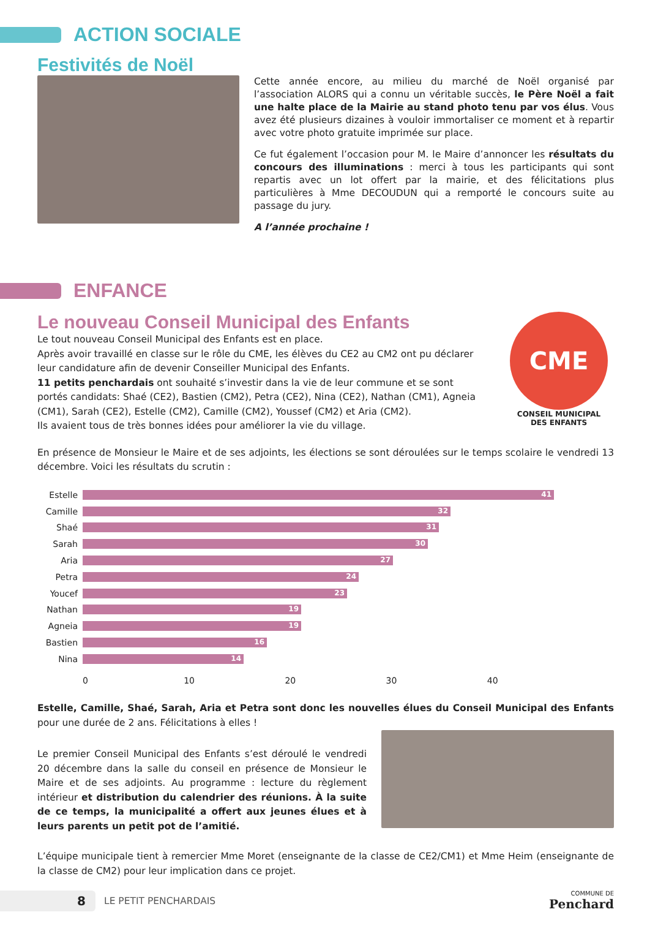ACTION SOCIALE
Festivités de Noël
Cette année encore, au milieu du marché de Noël organisé par l’association ALORS qui a connu un véritable succès, le Père Noël a fait une halte place de la Mairie au stand photo tenu par vos élus. Vous avez été plusieurs dizaines à vouloir immortaliser ce moment et à repartir avec votre photo gratuite imprimée sur place.
Ce fut également l’occasion pour M. le Maire d’annoncer les résultats du concours des illuminations : merci à tous les participants qui sont repartis avec un lot offert par la mairie, et des félicitations plus particulières à Mme DECOUDUN qui a remporté le concours suite au passage du jury.
A l’année prochaine !
ENFANCE
Le nouveau Conseil Municipal des Enfants
Le tout nouveau Conseil Municipal des Enfants est en place.
Après avoir travaillé en classe sur le rôle du CME, les élèves du CE2 au CM2 ont pu déclarer leur candidature afin de devenir Conseiller Municipal des Enfants.
11 petits penchardais ont souhaité s’investir dans la vie de leur commune et se sont portés candidats: Shaé (CE2), Bastien (CM2), Petra (CE2), Nina (CE2), Nathan (CM1), Agneia (CM1), Sarah (CE2), Estelle (CM2), Camille (CM2), Youssef (CM2) et Aria (CM2).
Ils avaient tous de très bonnes idées pour améliorer la vie du village.
CME
CONSEIL MUNICIPAL
DES ENFANTS
En présence de Monsieur le Maire et de ses adjoints, les élections se sont déroulées sur le temps scolaire le vendredi 13 décembre. Voici les résultats du scrutin :
Estelle
41
Camille
32
Shaé
31
Sarah
30
Aria
27
Petra
24
Youcef
23
Nathan
19
Agneia
19
Bastien
16
Nina
14
0 10 20 30 40
Estelle, Camille, Shaé, Sarah, Aria et Petra sont donc les nouvelles élues du Conseil Municipal des Enfants pour une durée de 2 ans. Félicitations à elles !
Le premier Conseil Municipal des Enfants s’est déroulé le vendredi 20 décembre dans la salle du conseil en présence de Monsieur le Maire et de ses adjoints. Au programme : lecture du règlement intérieur et distribution du calendrier des réunions. À la suite de ce temps, la municipalité a offert aux jeunes élues et à leurs parents un petit pot de l’amitié.
L’équipe municipale tient à remercier Mme Moret (enseignante de la classe de CE2/CM1) et Mme Heim (enseignante de la classe de CM2) pour leur implication dans ce projet.
8
LE PETIT PENCHARDAIS COMMUNE DE
Penchard